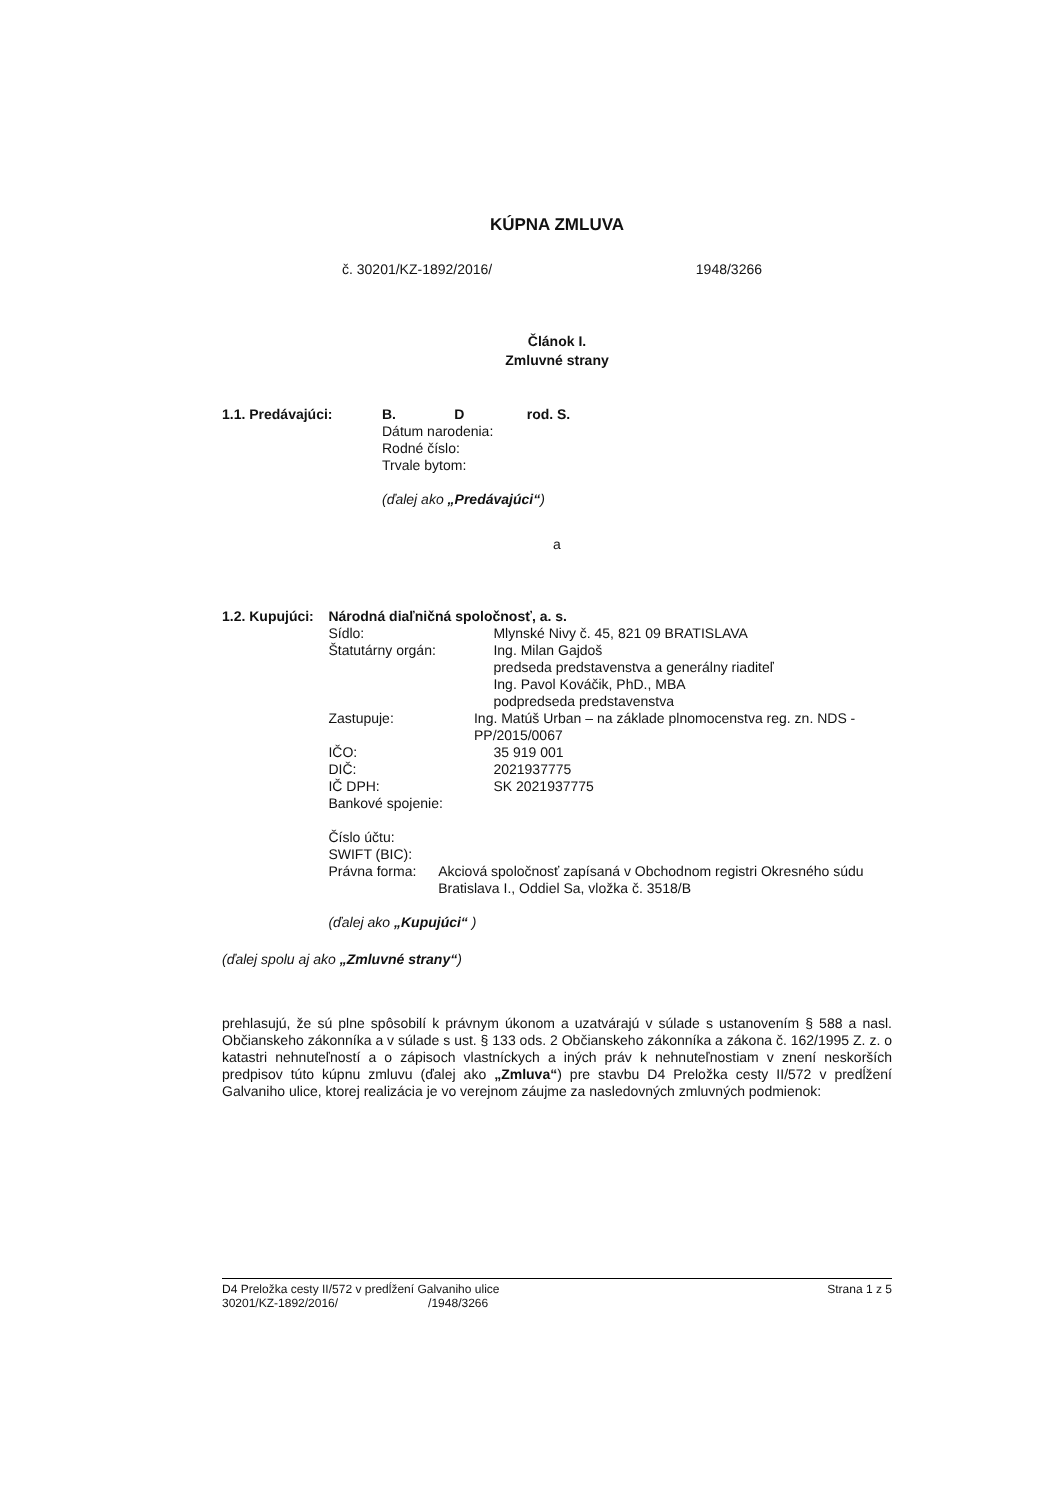KÚPNA ZMLUVA
č. 30201/KZ-1892/2016/ 1948/3266
Článok I.
Zmluvné strany
1.1. Predávajúci: B. D rod. S.
Dátum narodenia:
Rodné číslo:
Trvale bytom:
(ďalej ako „Predávajúci“)
a
1.2. Kupujúci: Národná diaľničná spoločnosť, a. s.
Sídlo: Mlynské Nivy č. 45, 821 09 BRATISLAVA
Štatutárny orgán: Ing. Milan Gajdoš
predseda predstavenstva a generálny riaditeľ
Ing. Pavol Kováčik, PhD., MBA
podpredseda predstavenstva
Zastupuje: Ing. Matúš Urban – na základe plnomocenstva reg. zn. NDS - PP/2015/0067
IČO: 35 919 001
DIČ: 2021937775
IČ DPH: SK 2021937775
Bankové spojenie:
Číslo účtu:
SWIFT (BIC):
Právna forma: Akciová spoločnosť zapísaná v Obchodnom registri Okresného súdu Bratislava I., Oddiel Sa, vložka č. 3518/B
(ďalej ako „Kupujúci“ )
(ďalej spolu aj ako „Zmluvné strany“)
prehlasujú, že sú plne spôsobilí k právnym úkonom a uzatvárajú v súlade s ustanovením § 588 a nasl. Občianskeho zákonníka a v súlade s ust. § 133 ods. 2 Občianskeho zákonníka a zákona č. 162/1995 Z. z. o katastri nehnuteľností a o zápisoch vlastníckych a iných práv k nehnuteľnostiam v znení neskorších predpisov túto kúpnu zmluvu (ďalej ako „Zmluva“) pre stavbu D4 Preložka cesty II/572 v predĺžení Galvaniho ulice, ktorej realizácia je vo verejnom záujme za nasledovných zmluvných podmienok:
D4 Preložka cesty II/572 v predĺžení Galvaniho ulice
30201/KZ-1892/2016/ /1948/3266
Strana 1 z 5